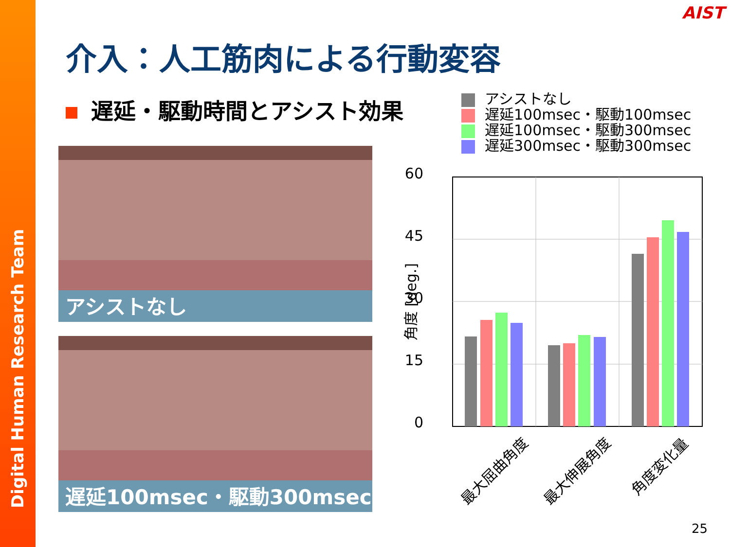Digital Human Research Team
AIST
介入：人工筋肉による行動変容
遅延・駆動時間とアシスト効果
アシストなし
遅延100msec・駆動100msec
遅延100msec・駆動300msec
遅延300msec・駆動300msec
アシストなし
遅延100msec・駆動300msec
60
45
30
15
0
角度 [deg.]
最大屈曲角度
最大伸展角度
角度変化量
25